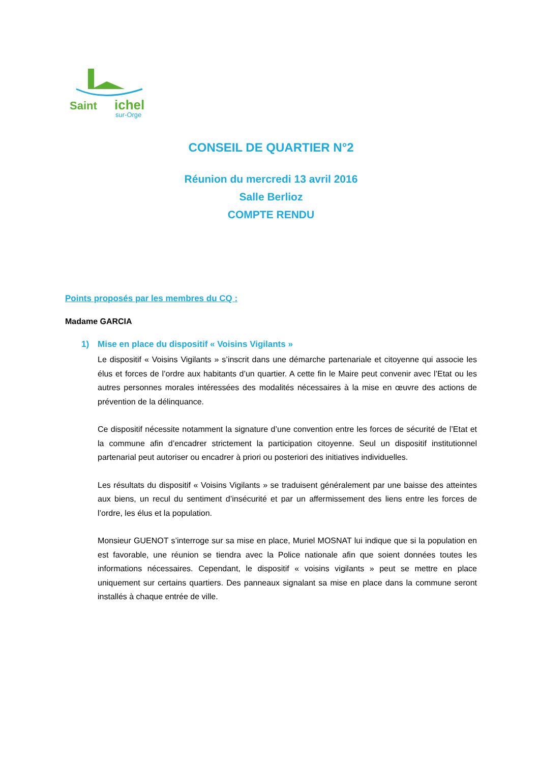Saint
ichel
sur-Orge
CONSEIL DE QUARTIER N°2
Réunion du mercredi 13 avril 2016
Salle Berlioz
COMPTE RENDU
Points proposés par les membres du CQ :
Madame GARCIA
1) Mise en place du dispositif « Voisins Vigilants »
Le dispositif « Voisins Vigilants » s’inscrit dans une démarche partenariale et citoyenne qui associe les élus et forces de l’ordre aux habitants d’un quartier. A cette fin le Maire peut convenir avec l’Etat ou les autres personnes morales intéressées des modalités nécessaires à la mise en œuvre des actions de prévention de la délinquance.
Ce dispositif nécessite notamment la signature d’une convention entre les forces de sécurité de l’Etat et la commune afin d’encadrer strictement la participation citoyenne. Seul un dispositif institutionnel partenarial peut autoriser ou encadrer à priori ou posteriori des initiatives individuelles.
Les résultats du dispositif « Voisins Vigilants » se traduisent généralement par une baisse des atteintes aux biens, un recul du sentiment d’insécurité et par un affermissement des liens entre les forces de l’ordre, les élus et la population.
Monsieur GUENOT s’interroge sur sa mise en place, Muriel MOSNAT lui indique que si la population en est favorable, une réunion se tiendra avec la Police nationale afin que soient données toutes les informations nécessaires. Cependant, le dispositif « voisins vigilants » peut se mettre en place uniquement sur certains quartiers. Des panneaux signalant sa mise en place dans la commune seront installés à chaque entrée de ville.